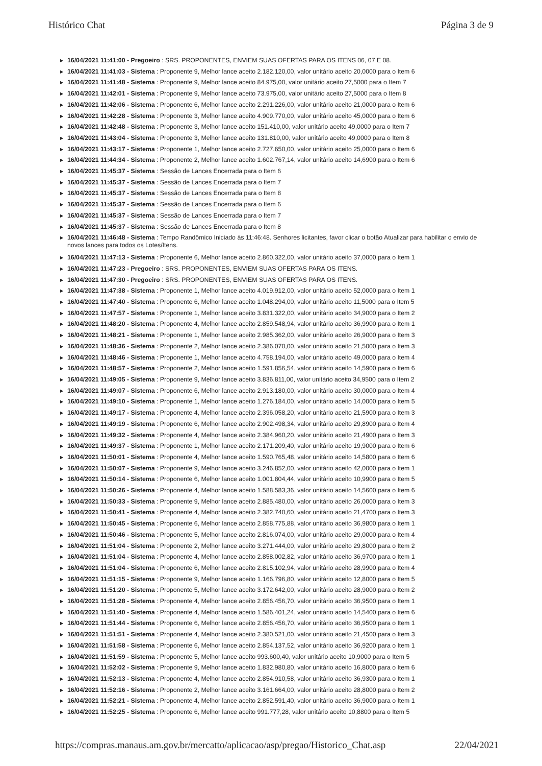Histórico Chat Página 3 de 9
▶ 16/04/2021 11:41:00 - Pregoeiro : SRS. PROPONENTES, ENVIEM SUAS OFERTAS PARA OS ITENS 06, 07 E 08.
▶ 16/04/2021 11:41:03 - Sistema : Proponente 9, Melhor lance aceito 2.182.120,00, valor unitário aceito 20,0000 para o Item 6
▶ 16/04/2021 11:41:48 - Sistema : Proponente 9, Melhor lance aceito 84.975,00, valor unitário aceito 27,5000 para o Item 7
▶ 16/04/2021 11:42:01 - Sistema : Proponente 9, Melhor lance aceito 73.975,00, valor unitário aceito 27,5000 para o Item 8
▶ 16/04/2021 11:42:06 - Sistema : Proponente 6, Melhor lance aceito 2.291.226,00, valor unitário aceito 21,0000 para o Item 6
▶ 16/04/2021 11:42:28 - Sistema : Proponente 3, Melhor lance aceito 4.909.770,00, valor unitário aceito 45,0000 para o Item 6
▶ 16/04/2021 11:42:48 - Sistema : Proponente 3, Melhor lance aceito 151.410,00, valor unitário aceito 49,0000 para o Item 7
▶ 16/04/2021 11:43:04 - Sistema : Proponente 3, Melhor lance aceito 131.810,00, valor unitário aceito 49,0000 para o Item 8
▶ 16/04/2021 11:43:17 - Sistema : Proponente 1, Melhor lance aceito 2.727.650,00, valor unitário aceito 25,0000 para o Item 6
▶ 16/04/2021 11:44:34 - Sistema : Proponente 2, Melhor lance aceito 1.602.767,14, valor unitário aceito 14,6900 para o Item 6
▶ 16/04/2021 11:45:37 - Sistema : Sessão de Lances Encerrada para o Item 6
▶ 16/04/2021 11:45:37 - Sistema : Sessão de Lances Encerrada para o Item 7
▶ 16/04/2021 11:45:37 - Sistema : Sessão de Lances Encerrada para o Item 8
▶ 16/04/2021 11:45:37 - Sistema : Sessão de Lances Encerrada para o Item 6
▶ 16/04/2021 11:45:37 - Sistema : Sessão de Lances Encerrada para o Item 7
▶ 16/04/2021 11:45:37 - Sistema : Sessão de Lances Encerrada para o Item 8
▶ 16/04/2021 11:46:48 - Sistema : Tempo Randômico Iniciado às 11:46:48. Senhores licitantes, favor clicar o botão Atualizar para habilitar o envio de novos lances para todos os Lotes/Itens.
▶ 16/04/2021 11:47:13 - Sistema : Proponente 6, Melhor lance aceito 2.860.322,00, valor unitário aceito 37,0000 para o Item 1
▶ 16/04/2021 11:47:23 - Pregoeiro : SRS. PROPONENTES, ENVIEM SUAS OFERTAS PARA OS ITENS.
▶ 16/04/2021 11:47:30 - Pregoeiro : SRS. PROPONENTES, ENVIEM SUAS OFERTAS PARA OS ITENS.
▶ 16/04/2021 11:47:38 - Sistema : Proponente 1, Melhor lance aceito 4.019.912,00, valor unitário aceito 52,0000 para o Item 1
▶ 16/04/2021 11:47:40 - Sistema : Proponente 6, Melhor lance aceito 1.048.294,00, valor unitário aceito 11,5000 para o Item 5
▶ 16/04/2021 11:47:57 - Sistema : Proponente 1, Melhor lance aceito 3.831.322,00, valor unitário aceito 34,9000 para o Item 2
▶ 16/04/2021 11:48:20 - Sistema : Proponente 4, Melhor lance aceito 2.859.548,94, valor unitário aceito 36,9900 para o Item 1
▶ 16/04/2021 11:48:21 - Sistema : Proponente 1, Melhor lance aceito 2.985.362,00, valor unitário aceito 26,9000 para o Item 3
▶ 16/04/2021 11:48:36 - Sistema : Proponente 2, Melhor lance aceito 2.386.070,00, valor unitário aceito 21,5000 para o Item 3
▶ 16/04/2021 11:48:46 - Sistema : Proponente 1, Melhor lance aceito 4.758.194,00, valor unitário aceito 49,0000 para o Item 4
▶ 16/04/2021 11:48:57 - Sistema : Proponente 2, Melhor lance aceito 1.591.856,54, valor unitário aceito 14,5900 para o Item 6
▶ 16/04/2021 11:49:05 - Sistema : Proponente 9, Melhor lance aceito 3.836.811,00, valor unitário aceito 34,9500 para o Item 2
▶ 16/04/2021 11:49:07 - Sistema : Proponente 6, Melhor lance aceito 2.913.180,00, valor unitário aceito 30,0000 para o Item 4
▶ 16/04/2021 11:49:10 - Sistema : Proponente 1, Melhor lance aceito 1.276.184,00, valor unitário aceito 14,0000 para o Item 5
▶ 16/04/2021 11:49:17 - Sistema : Proponente 4, Melhor lance aceito 2.396.058,20, valor unitário aceito 21,5900 para o Item 3
▶ 16/04/2021 11:49:19 - Sistema : Proponente 6, Melhor lance aceito 2.902.498,34, valor unitário aceito 29,8900 para o Item 4
▶ 16/04/2021 11:49:32 - Sistema : Proponente 4, Melhor lance aceito 2.384.960,20, valor unitário aceito 21,4900 para o Item 3
▶ 16/04/2021 11:49:37 - Sistema : Proponente 1, Melhor lance aceito 2.171.209,40, valor unitário aceito 19,9000 para o Item 6
▶ 16/04/2021 11:50:01 - Sistema : Proponente 4, Melhor lance aceito 1.590.765,48, valor unitário aceito 14,5800 para o Item 6
▶ 16/04/2021 11:50:07 - Sistema : Proponente 9, Melhor lance aceito 3.246.852,00, valor unitário aceito 42,0000 para o Item 1
▶ 16/04/2021 11:50:14 - Sistema : Proponente 6, Melhor lance aceito 1.001.804,44, valor unitário aceito 10,9900 para o Item 5
▶ 16/04/2021 11:50:26 - Sistema : Proponente 4, Melhor lance aceito 1.588.583,36, valor unitário aceito 14,5600 para o Item 6
▶ 16/04/2021 11:50:33 - Sistema : Proponente 9, Melhor lance aceito 2.885.480,00, valor unitário aceito 26,0000 para o Item 3
▶ 16/04/2021 11:50:41 - Sistema : Proponente 4, Melhor lance aceito 2.382.740,60, valor unitário aceito 21,4700 para o Item 3
▶ 16/04/2021 11:50:45 - Sistema : Proponente 6, Melhor lance aceito 2.858.775,88, valor unitário aceito 36,9800 para o Item 1
▶ 16/04/2021 11:50:46 - Sistema : Proponente 5, Melhor lance aceito 2.816.074,00, valor unitário aceito 29,0000 para o Item 4
▶ 16/04/2021 11:51:04 - Sistema : Proponente 2, Melhor lance aceito 3.271.444,00, valor unitário aceito 29,8000 para o Item 2
▶ 16/04/2021 11:51:04 - Sistema : Proponente 4, Melhor lance aceito 2.858.002,82, valor unitário aceito 36,9700 para o Item 1
▶ 16/04/2021 11:51:04 - Sistema : Proponente 6, Melhor lance aceito 2.815.102,94, valor unitário aceito 28,9900 para o Item 4
▶ 16/04/2021 11:51:15 - Sistema : Proponente 9, Melhor lance aceito 1.166.796,80, valor unitário aceito 12,8000 para o Item 5
▶ 16/04/2021 11:51:20 - Sistema : Proponente 5, Melhor lance aceito 3.172.642,00, valor unitário aceito 28,9000 para o Item 2
▶ 16/04/2021 11:51:28 - Sistema : Proponente 4, Melhor lance aceito 2.856.456,70, valor unitário aceito 36,9500 para o Item 1
▶ 16/04/2021 11:51:40 - Sistema : Proponente 4, Melhor lance aceito 1.586.401,24, valor unitário aceito 14,5400 para o Item 6
▶ 16/04/2021 11:51:44 - Sistema : Proponente 6, Melhor lance aceito 2.856.456,70, valor unitário aceito 36,9500 para o Item 1
▶ 16/04/2021 11:51:51 - Sistema : Proponente 4, Melhor lance aceito 2.380.521,00, valor unitário aceito 21,4500 para o Item 3
▶ 16/04/2021 11:51:58 - Sistema : Proponente 6, Melhor lance aceito 2.854.137,52, valor unitário aceito 36,9200 para o Item 1
▶ 16/04/2021 11:51:59 - Sistema : Proponente 5, Melhor lance aceito 993.600,40, valor unitário aceito 10,9000 para o Item 5
▶ 16/04/2021 11:52:02 - Sistema : Proponente 9, Melhor lance aceito 1.832.980,80, valor unitário aceito 16,8000 para o Item 6
▶ 16/04/2021 11:52:13 - Sistema : Proponente 4, Melhor lance aceito 2.854.910,58, valor unitário aceito 36,9300 para o Item 1
▶ 16/04/2021 11:52:16 - Sistema : Proponente 2, Melhor lance aceito 3.161.664,00, valor unitário aceito 28,8000 para o Item 2
▶ 16/04/2021 11:52:21 - Sistema : Proponente 4, Melhor lance aceito 2.852.591,40, valor unitário aceito 36,9000 para o Item 1
▶ 16/04/2021 11:52:25 - Sistema : Proponente 6, Melhor lance aceito 991.777,28, valor unitário aceito 10,8800 para o Item 5
https://compras.manaus.am.gov.br/mercatto/aplicacao/asp/pregao/Historico_Chat.asp
22/04/2021